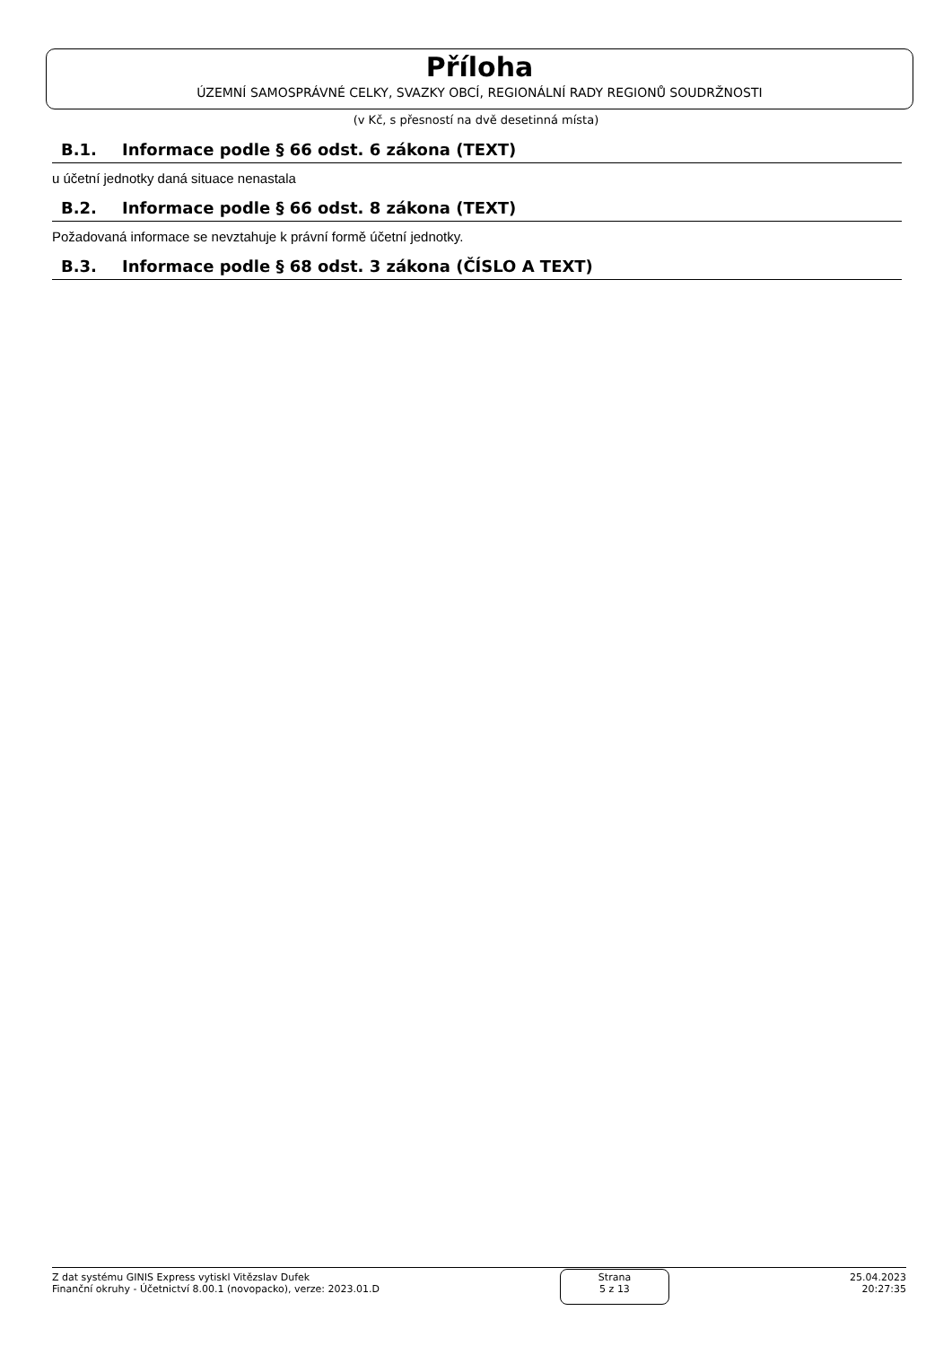Příloha
ÚZEMNÍ SAMOSPRÁVNÉ CELKY, SVAZKY OBCÍ, REGIONÁLNÍ RADY REGIONŮ SOUDRŽNOSTI
(v Kč, s přesností na dvě desetinná místa)
B.1. Informace podle § 66 odst. 6 zákona (TEXT)
u účetní jednotky daná situace nenastala
B.2. Informace podle § 66 odst. 8 zákona (TEXT)
Požadovaná informace se nevztahuje k právní formě účetní jednotky.
B.3. Informace podle § 68 odst. 3 zákona (ČÍSLO A TEXT)
Z dat systému GINIS Express vytiskl Vitězslav Dufek
Finanční okruhy - Účetnictví 8.00.1 (novopacko), verze: 2023.01.D
Strana
5 z 13
25.04.2023
20:27:35